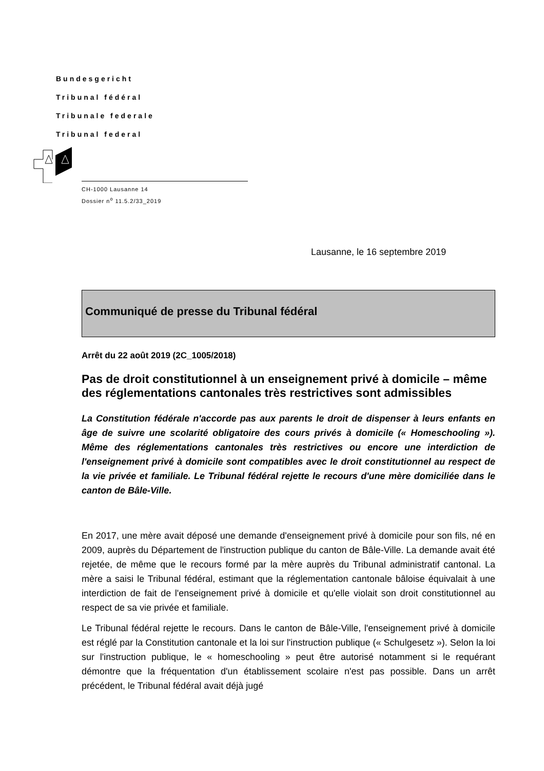Bundesgericht
Tribunal fédéral
Tribunale federale
Tribunal federal
CH-1000 Lausanne 14
Dossier n<sup>o</sup> 11.5.2/33_2019
Lausanne, le 16 septembre 2019
Communiqué de presse du Tribunal fédéral
Arrêt du 22 août 2019 (2C_1005/2018)
Pas de droit constitutionnel à un enseignement privé à domicile – même des réglementations cantonales très restrictives sont admissibles
La Constitution fédérale n'accorde pas aux parents le droit de dispenser à leurs enfants en âge de suivre une scolarité obligatoire des cours privés à domicile (« Homeschooling »). Même des réglementations cantonales très restrictives ou encore une interdiction de l'enseignement privé à domicile sont compatibles avec le droit constitutionnel au respect de la vie privée et familiale. Le Tribunal fédéral rejette le recours d'une mère domiciliée dans le canton de Bâle-Ville.
En 2017, une mère avait déposé une demande d'enseignement privé à domicile pour son fils, né en 2009, auprès du Département de l'instruction publique du canton de Bâle-Ville. La demande avait été rejetée, de même que le recours formé par la mère auprès du Tribunal administratif cantonal. La mère a saisi le Tribunal fédéral, estimant que la réglementation cantonale bâloise équivalait à une interdiction de fait de l'enseignement privé à domicile et qu'elle violait son droit constitutionnel au respect de sa vie privée et familiale.
Le Tribunal fédéral rejette le recours. Dans le canton de Bâle-Ville, l'enseignement privé à domicile est réglé par la Constitution cantonale et la loi sur l'instruction publique (« Schulgesetz »). Selon la loi sur l'instruction publique, le « homeschooling » peut être autorisé notamment si le requérant démontre que la fréquentation d'un établissement scolaire n'est pas possible. Dans un arrêt précédent, le Tribunal fédéral avait déjà jugé